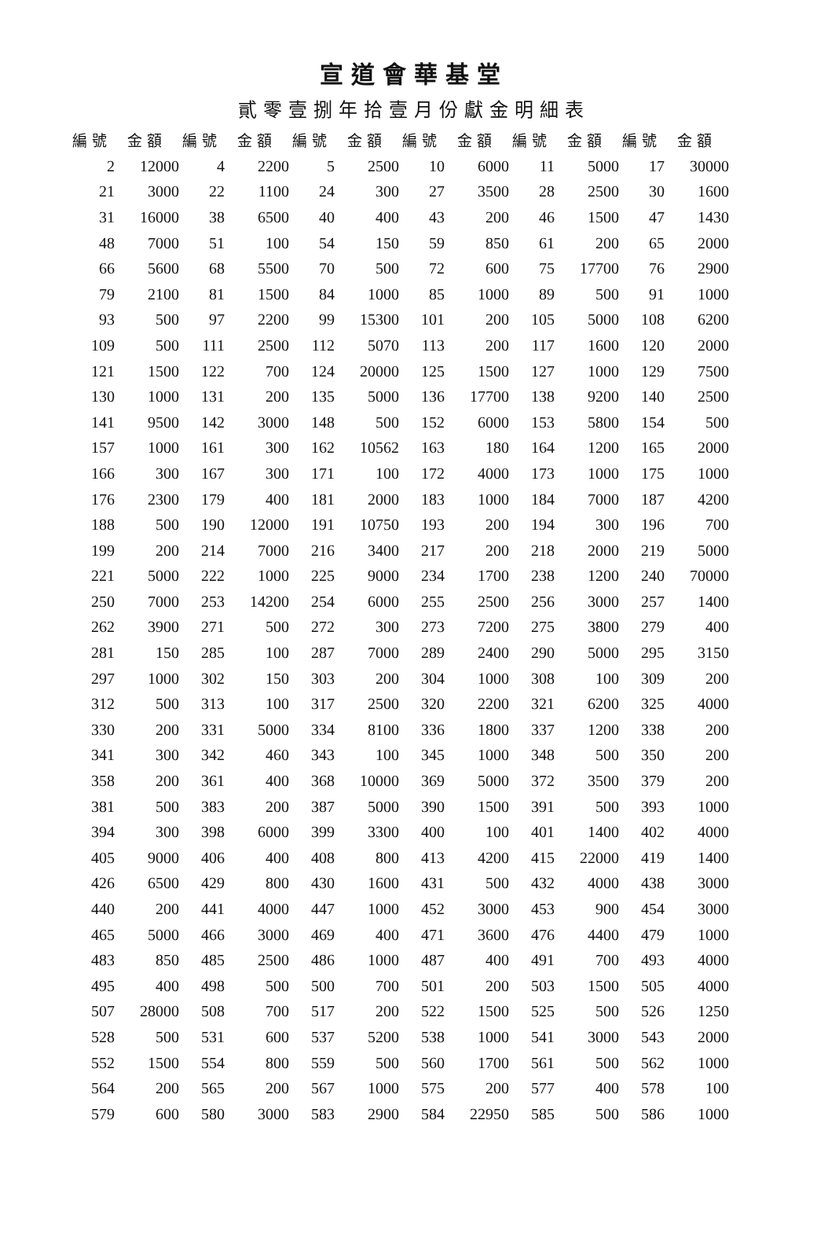宣道會華基堂
貳零壹捌年拾壹月份獻金明細表
| 編號 | 金額 | 編號 | 金額 | 編號 | 金額 | 編號 | 金額 | 編號 | 金額 | 編號 | 金額 |
| --- | --- | --- | --- | --- | --- | --- | --- | --- | --- | --- | --- |
| 2 | 12000 | 4 | 2200 | 5 | 2500 | 10 | 6000 | 11 | 5000 | 17 | 30000 |
| 21 | 3000 | 22 | 1100 | 24 | 300 | 27 | 3500 | 28 | 2500 | 30 | 1600 |
| 31 | 16000 | 38 | 6500 | 40 | 400 | 43 | 200 | 46 | 1500 | 47 | 1430 |
| 48 | 7000 | 51 | 100 | 54 | 150 | 59 | 850 | 61 | 200 | 65 | 2000 |
| 66 | 5600 | 68 | 5500 | 70 | 500 | 72 | 600 | 75 | 17700 | 76 | 2900 |
| 79 | 2100 | 81 | 1500 | 84 | 1000 | 85 | 1000 | 89 | 500 | 91 | 1000 |
| 93 | 500 | 97 | 2200 | 99 | 15300 | 101 | 200 | 105 | 5000 | 108 | 6200 |
| 109 | 500 | 111 | 2500 | 112 | 5070 | 113 | 200 | 117 | 1600 | 120 | 2000 |
| 121 | 1500 | 122 | 700 | 124 | 20000 | 125 | 1500 | 127 | 1000 | 129 | 7500 |
| 130 | 1000 | 131 | 200 | 135 | 5000 | 136 | 17700 | 138 | 9200 | 140 | 2500 |
| 141 | 9500 | 142 | 3000 | 148 | 500 | 152 | 6000 | 153 | 5800 | 154 | 500 |
| 157 | 1000 | 161 | 300 | 162 | 10562 | 163 | 180 | 164 | 1200 | 165 | 2000 |
| 166 | 300 | 167 | 300 | 171 | 100 | 172 | 4000 | 173 | 1000 | 175 | 1000 |
| 176 | 2300 | 179 | 400 | 181 | 2000 | 183 | 1000 | 184 | 7000 | 187 | 4200 |
| 188 | 500 | 190 | 12000 | 191 | 10750 | 193 | 200 | 194 | 300 | 196 | 700 |
| 199 | 200 | 214 | 7000 | 216 | 3400 | 217 | 200 | 218 | 2000 | 219 | 5000 |
| 221 | 5000 | 222 | 1000 | 225 | 9000 | 234 | 1700 | 238 | 1200 | 240 | 70000 |
| 250 | 7000 | 253 | 14200 | 254 | 6000 | 255 | 2500 | 256 | 3000 | 257 | 1400 |
| 262 | 3900 | 271 | 500 | 272 | 300 | 273 | 7200 | 275 | 3800 | 279 | 400 |
| 281 | 150 | 285 | 100 | 287 | 7000 | 289 | 2400 | 290 | 5000 | 295 | 3150 |
| 297 | 1000 | 302 | 150 | 303 | 200 | 304 | 1000 | 308 | 100 | 309 | 200 |
| 312 | 500 | 313 | 100 | 317 | 2500 | 320 | 2200 | 321 | 6200 | 325 | 4000 |
| 330 | 200 | 331 | 5000 | 334 | 8100 | 336 | 1800 | 337 | 1200 | 338 | 200 |
| 341 | 300 | 342 | 460 | 343 | 100 | 345 | 1000 | 348 | 500 | 350 | 200 |
| 358 | 200 | 361 | 400 | 368 | 10000 | 369 | 5000 | 372 | 3500 | 379 | 200 |
| 381 | 500 | 383 | 200 | 387 | 5000 | 390 | 1500 | 391 | 500 | 393 | 1000 |
| 394 | 300 | 398 | 6000 | 399 | 3300 | 400 | 100 | 401 | 1400 | 402 | 4000 |
| 405 | 9000 | 406 | 400 | 408 | 800 | 413 | 4200 | 415 | 22000 | 419 | 1400 |
| 426 | 6500 | 429 | 800 | 430 | 1600 | 431 | 500 | 432 | 4000 | 438 | 3000 |
| 440 | 200 | 441 | 4000 | 447 | 1000 | 452 | 3000 | 453 | 900 | 454 | 3000 |
| 465 | 5000 | 466 | 3000 | 469 | 400 | 471 | 3600 | 476 | 4400 | 479 | 1000 |
| 483 | 850 | 485 | 2500 | 486 | 1000 | 487 | 400 | 491 | 700 | 493 | 4000 |
| 495 | 400 | 498 | 500 | 500 | 700 | 501 | 200 | 503 | 1500 | 505 | 4000 |
| 507 | 28000 | 508 | 700 | 517 | 200 | 522 | 1500 | 525 | 500 | 526 | 1250 |
| 528 | 500 | 531 | 600 | 537 | 5200 | 538 | 1000 | 541 | 3000 | 543 | 2000 |
| 552 | 1500 | 554 | 800 | 559 | 500 | 560 | 1700 | 561 | 500 | 562 | 1000 |
| 564 | 200 | 565 | 200 | 567 | 1000 | 575 | 200 | 577 | 400 | 578 | 100 |
| 579 | 600 | 580 | 3000 | 583 | 2900 | 584 | 22950 | 585 | 500 | 586 | 1000 |